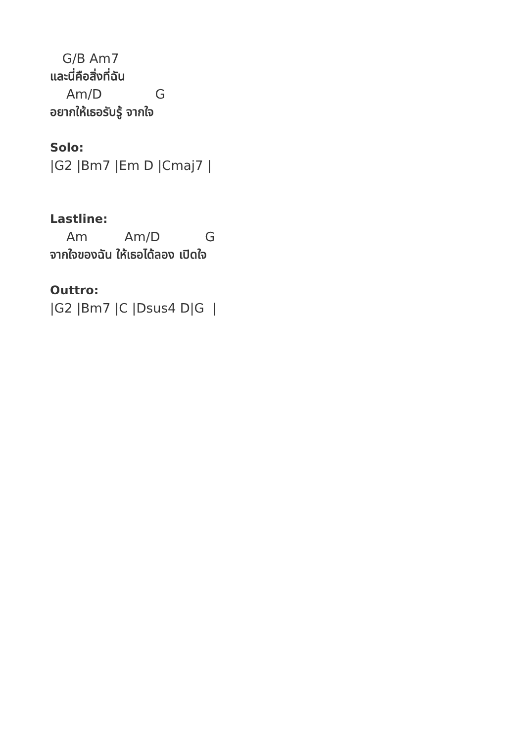G/B Am7
และนี่คือสิ่งที่ฉัน
Am/D G
อยากให้เธอรับรู้ จากใจ
Solo:
|G2 |Bm7 |Em D |Cmaj7 |
Lastline:
Am Am/D G
จากใจของฉัน ให้เธอได้ลอง เปิดใจ
Outtro:
|G2 |Bm7 |C |Dsus4 D|G |